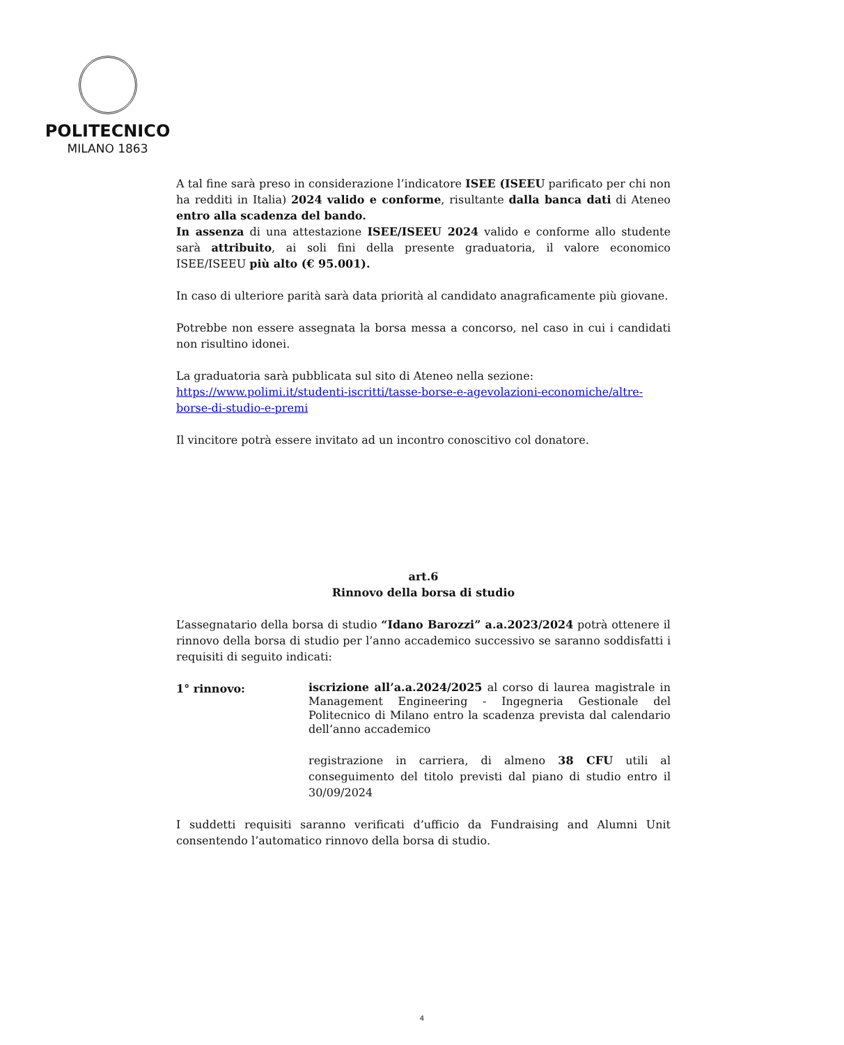POLITECNICO
MILANO 1863
A tal fine sarà preso in considerazione l’indicatore ISEE (ISEEU parificato per chi non ha redditi in Italia) 2024 valido e conforme, risultante dalla banca dati di Ateneo entro alla scadenza del bando.
In assenza di una attestazione ISEE/ISEEU 2024 valido e conforme allo studente sarà attribuito, ai soli fini della presente graduatoria, il valore economico ISEE/ISEEU più alto (€ 95.001).
In caso di ulteriore parità sarà data priorità al candidato anagraficamente più giovane.
Potrebbe non essere assegnata la borsa messa a concorso, nel caso in cui i candidati non risultino idonei.
La graduatoria sarà pubblicata sul sito di Ateneo nella sezione:
https://www.polimi.it/studenti-iscritti/tasse-borse-e-agevolazioni-economiche/altre-borse-di-studio-e-premi
Il vincitore potrà essere invitato ad un incontro conoscitivo col donatore.
art.6
Rinnovo della borsa di studio
L’assegnatario della borsa di studio “Idano Barozzi” a.a.2023/2024 potrà ottenere il rinnovo della borsa di studio per l’anno accademico successivo se saranno soddisfatti i requisiti di seguito indicati:
1° rinnovo:
iscrizione all’a.a.2024/2025 al corso di laurea magistrale in Management Engineering - Ingegneria Gestionale del Politecnico di Milano entro la scadenza prevista dal calendario dell’anno accademico
registrazione in carriera, di almeno 38 CFU utili al conseguimento del titolo previsti dal piano di studio entro il 30/09/2024
I suddetti requisiti saranno verificati d’ufficio da Fundraising and Alumni Unit consentendo l’automatico rinnovo della borsa di studio.
4